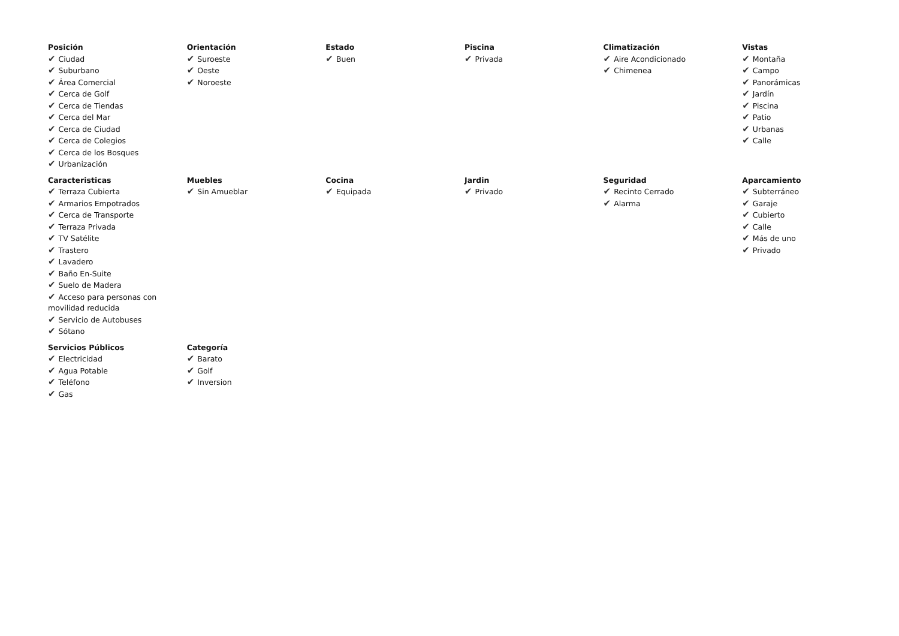| Posición ✔ Ciudad ✔ Suburbano ✔ Área Comercial ✔ Cerca de Golf ✔ Cerca de Tiendas ✔ Cerca del Mar ✔ Cerca de Ciudad ✔ Cerca de Colegios ✔ Cerca de los Bosques ✔ Urbanización | Orientación ✔ Suroeste ✔ Oeste ✔ Noroeste | Estado ✔ Buen | Piscina ✔ Privada | Climatización ✔ Aire Acondicionado ✔ Chimenea | Vistas ✔ Montaña ✔ Campo ✔ Panorámicas ✔ Jardín ✔ Piscina ✔ Patio ✔ Urbanas ✔ Calle |
| Caracteristicas ✔ Terraza Cubierta ✔ Armarios Empotrados ✔ Cerca de Transporte ✔ Terraza Privada ✔ TV Satélite ✔ Trastero ✔ Lavadero ✔ Baño En-Suite ✔ Suelo de Madera ✔ Acceso para personas con movilidad reducida ✔ Servicio de Autobuses ✔ Sótano | Muebles ✔ Sin Amueblar | Cocina ✔ Equipada | Jardin ✔ Privado | Seguridad ✔ Recinto Cerrado ✔ Alarma | Aparcamiento ✔ Subterráneo ✔ Garaje ✔ Cubierto ✔ Calle ✔ Más de uno ✔ Privado |
| Servicios Públicos ✔ Electricidad ✔ Agua Potable ✔ Teléfono ✔ Gas | Categoría ✔ Barato ✔ Golf ✔ Inversion | | | | |